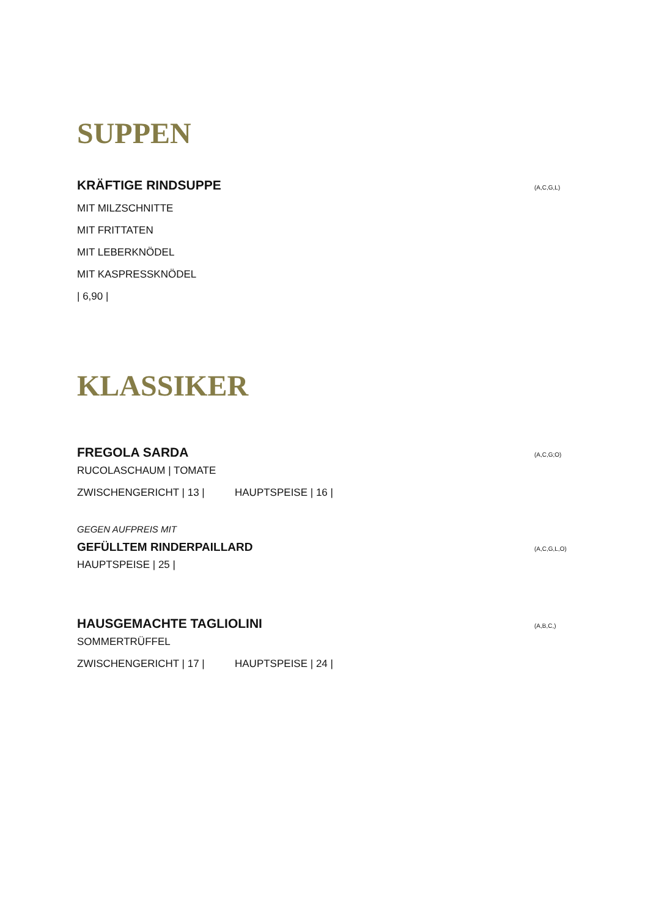SUPPEN
KRÄFTIGE RINDSUPPE (A,C,G,L)
MIT MILZSCHNITTE
MIT FRITTATEN
MIT LEBERKNÖDEL
MIT KASPRESSKNÖDEL
| 6,90 |
KLASSIKER
FREGOLA SARDA (A,C,G;O)
RUCOLASCHAUM | TOMATE
ZWISCHENGERICHT | 13 | HAUPTSPEISE | 16 |
GEGEN AUFPREIS MIT
GEFÜLLTEM RINDERPAILLARD (A,C,G,L,O)
HAUPTSPEISE | 25 |
HAUSGEMACHTE TAGLIOLINI (A,B,C,)
SOMMERTRÜFFEL
ZWISCHENGERICHT | 17 | HAUPTSPEISE | 24 |